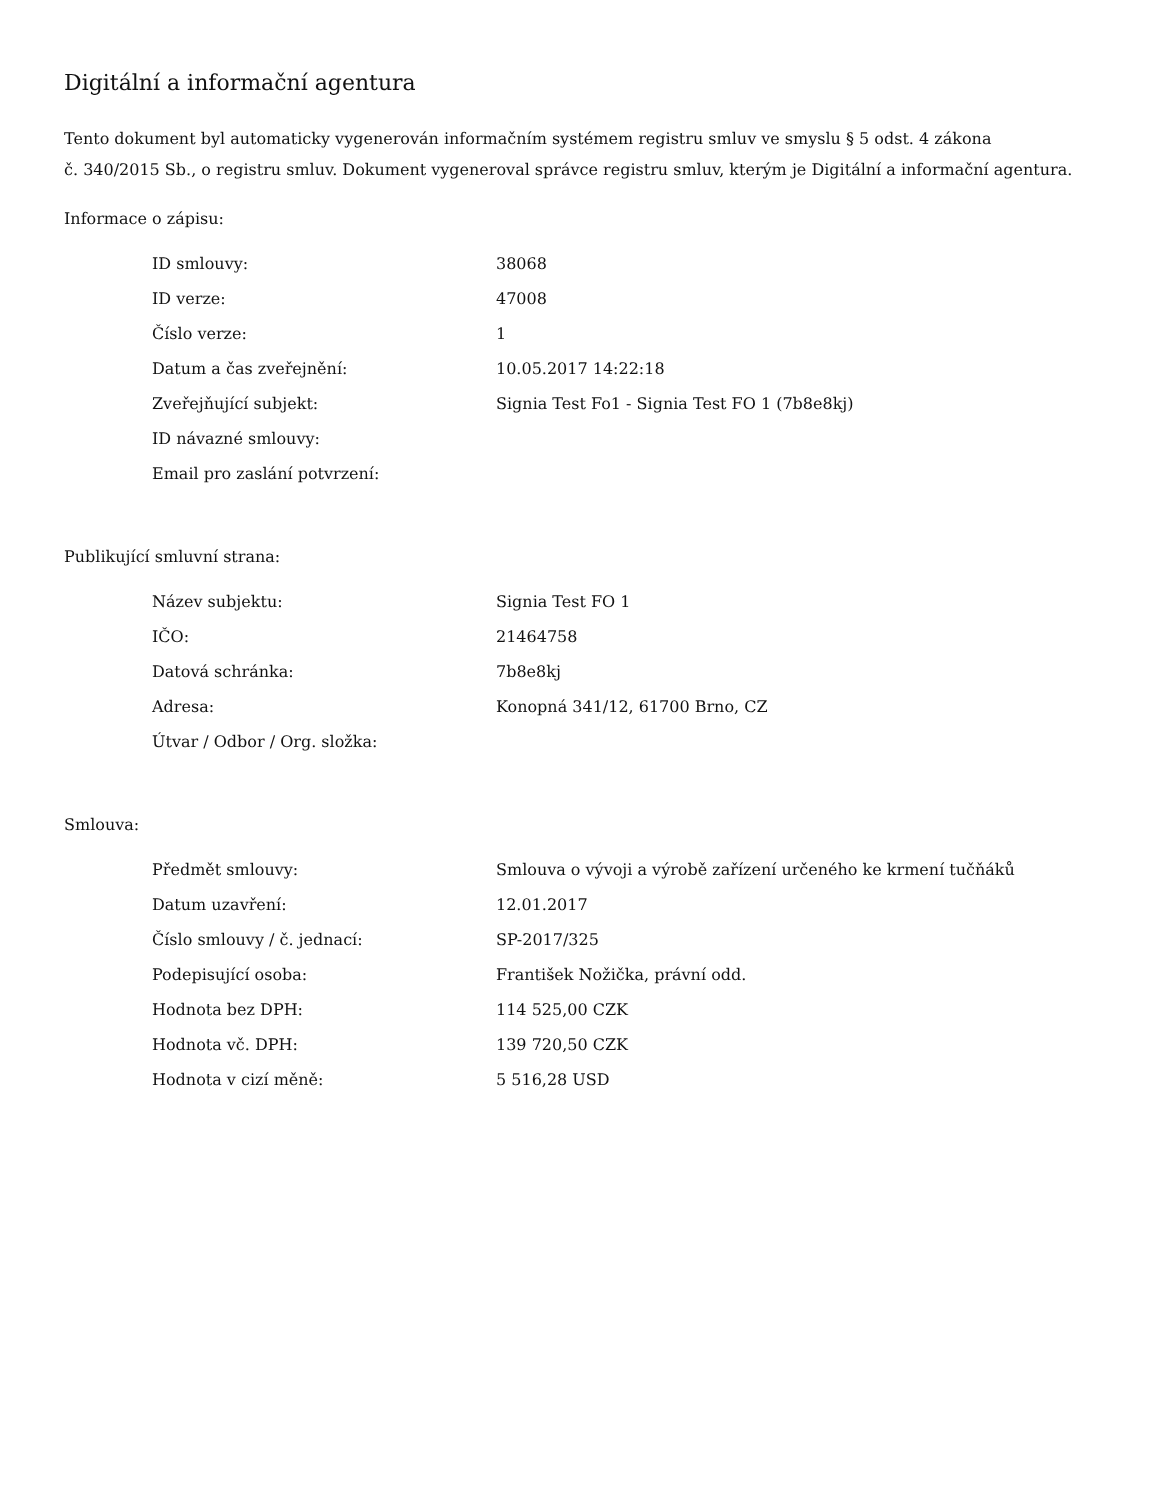Digitální a informační agentura
Tento dokument byl automaticky vygenerován informačním systémem registru smluv ve smyslu § 5 odst. 4 zákona
č. 340/2015 Sb., o registru smluv. Dokument vygeneroval správce registru smluv, kterým je Digitální a informační agentura.
Informace o zápisu:
| ID smlouvy: | 38068 |
| ID verze: | 47008 |
| Číslo verze: | 1 |
| Datum a čas zveřejnění: | 10.05.2017 14:22:18 |
| Zveřejňující subjekt: | Signia Test Fo1 - Signia Test FO 1 (7b8e8kj) |
| ID návazné smlouvy: | |
| Email pro zaslání potvrzení: | |
Publikující smluvní strana:
| Název subjektu: | Signia Test FO 1 |
| IČO: | 21464758 |
| Datová schránka: | 7b8e8kj |
| Adresa: | Konopná 341/12, 61700 Brno, CZ |
| Útvar / Odbor / Org. složka: | |
Smlouva:
| Předmět smlouvy: | Smlouva o vývoji a výrobě zařízení určeného ke krmení tučňáků |
| Datum uzavření: | 12.01.2017 |
| Číslo smlouvy / č. jednací: | SP-2017/325 |
| Podepisující osoba: | František Nožička, právní odd. |
| Hodnota bez DPH: | 114 525,00 CZK |
| Hodnota vč. DPH: | 139 720,50 CZK |
| Hodnota v cizí měně: | 5 516,28 USD |